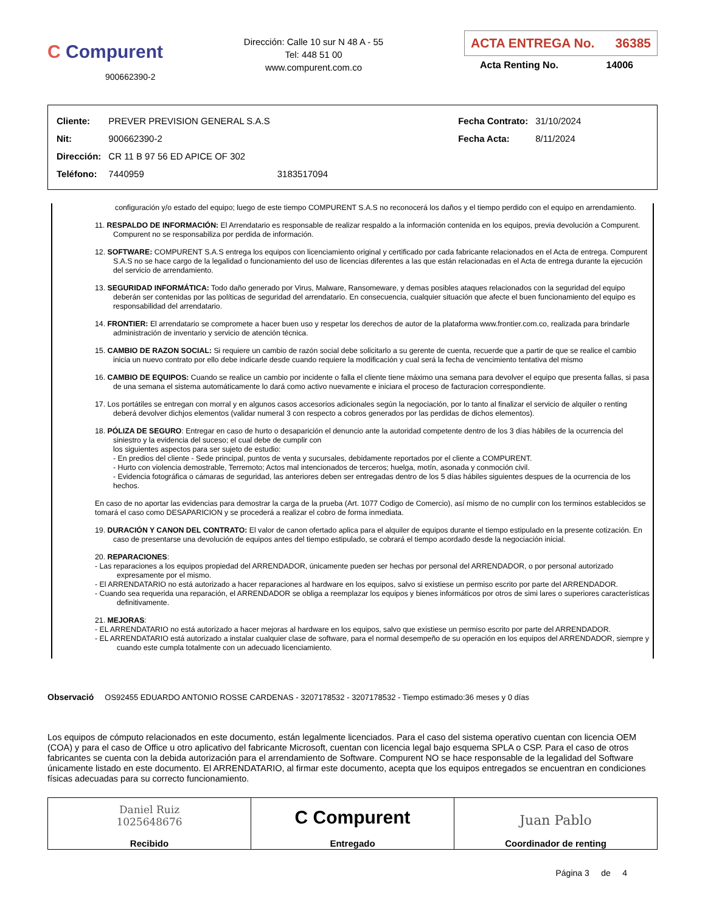C Compurent
900662390-2
Dirección: Calle 10 sur N 48 A - 55
Tel: 448 51 00
www.compurent.com.co
ACTA ENTREGA No. 36385
Acta Renting No. 14006
| Cliente: | PREVER PREVISION GENERAL S.A.S | |
| Nit: | 900662390-2 | |
| Dirección: | CR 11 B 97 56 ED APICE OF 302 | |
| Teléfono: | 7440959 | 3183517094 |
| Fecha Contrato: | 31/10/2024 |
| Fecha Acta: | 8/11/2024 |
configuración y/o estado del equipo; luego de este tiempo COMPURENT S.A.S no reconocerá los daños y el tiempo perdido con el equipo en arrendamiento.
11. RESPALDO DE INFORMACIÓN: El Arrendatario es responsable de realizar respaldo a la información contenida en los equipos, previa devolución a Compurent. Compurent no se responsabiliza por perdida de información.
12. SOFTWARE: COMPURENT S.A.S entrega los equipos con licenciamiento original y certificado por cada fabricante relacionados en el Acta de entrega. Compurent S.A.S no se hace cargo de la legalidad o funcionamiento del uso de licencias diferentes a las que están relacionadas en el Acta de entrega durante la ejecución del servicio de arrendamiento.
13. SEGURIDAD INFORMÁTICA: Todo daño generado por Virus, Malware, Ransomeware, y demas posibles ataques relacionados con la seguridad del equipo deberán ser contenidas por las políticas de seguridad del arrendatario. En consecuencia, cualquier situación que afecte el buen funcionamiento del equipo es responsabilidad del arrendatario.
14. FRONTIER: El arrendatario se compromete a hacer buen uso y respetar los derechos de autor de la plataforma www.frontier.com.co, realizada para brindarle administración de inventario y servicio de atención técnica.
15. CAMBIO DE RAZON SOCIAL: Si requiere un cambio de razón social debe solicitarlo a su gerente de cuenta, recuerde que a partir de que se realice el cambio inicia un nuevo contrato por ello debe indicarle desde cuando requiere la modificación y cual será la fecha de vencimiento tentativa del mismo
16. CAMBIO DE EQUIPOS: Cuando se realice un cambio por incidente o falla el cliente tiene máximo una semana para devolver el equipo que presenta fallas, si pasa de una semana el sistema automáticamente lo dará como activo nuevamente e iniciara el proceso de facturacion correspondiente.
17. Los portátiles se entregan con morral y en algunos casos accesorios adicionales según la negociación, por lo tanto al finalizar el servicio de alquiler o renting deberá devolver dichjos elementos (validar numeral 3 con respecto a cobros generados por las perdidas de dichos elementos).
18. PÓLIZA DE SEGURO: Entregar en caso de hurto o desaparición el denuncio ante la autoridad competente dentro de los 3 días hábiles de la ocurrencia del siniestro y la evidencia del suceso; el cual debe de cumplir con
los siguientes aspectos para ser sujeto de estudio:
- En predios del cliente - Sede principal, puntos de venta y sucursales, debidamente reportados por el cliente a COMPURENT.
- Hurto con violencia demostrable, Terremoto; Actos mal intencionados de terceros; huelga, motín, asonada y conmoción civil.
- Evidencia fotográfica o cámaras de seguridad, las anteriores deben ser entregadas dentro de los 5 días hábiles siguientes despues de la ocurrencia de los hechos.
En caso de no aportar las evidencias para demostrar la carga de la prueba (Art. 1077 Codigo de Comercio), así mismo de no cumplir con los terminos establecidos se tomará el caso como DESAPARICION y se procederá a realizar el cobro de forma inmediata.
19. DURACIÓN Y CANON DEL CONTRATO: El valor de canon ofertado aplica para el alquiler de equipos durante el tiempo estipulado en la presente cotización. En caso de presentarse una devolución de equipos antes del tiempo estipulado, se cobrará el tiempo acordado desde la negociación inicial.
20. REPARACIONES:
- Las reparaciones a los equipos propiedad del ARRENDADOR, únicamente pueden ser hechas por personal del ARRENDADOR, o por personal autorizado expresamente por el mismo.
- El ARRENDATARIO no está autorizado a hacer reparaciones al hardware en los equipos, salvo si existiese un permiso escrito por parte del ARRENDADOR.
- Cuando sea requerida una reparación, el ARRENDADOR se obliga a reemplazar los equipos y bienes informáticos por otros de simi lares o superiores características definitivamente.
21. MEJORAS:
- EL ARRENDATARIO no está autorizado a hacer mejoras al hardware en los equipos, salvo que existiese un permiso escrito por parte del ARRENDADOR.
- EL ARRENDATARIO está autorizado a instalar cualquier clase de software, para el normal desempeño de su operación en los equipos del ARRENDADOR, siempre y cuando este cumpla totalmente con un adecuado licenciamiento.
Observació OS92455 EDUARDO ANTONIO ROSSE CARDENAS - 3207178532 - 3207178532 - Tiempo estimado:36 meses y 0 días
Los equipos de cómputo relacionados en este documento, están legalmente licenciados. Para el caso del sistema operativo cuentan con licencia OEM (COA) y para el caso de Office u otro aplicativo del fabricante Microsoft, cuentan con licencia legal bajo esquema SPLA o CSP. Para el caso de otros fabricantes se cuenta con la debida autorización para el arrendamiento de Software. Compurent NO se hace responsable de la legalidad del Software únicamente listado en este documento. El ARRENDATARIO, al firmar este documento, acepta que los equipos entregados se encuentran en condiciones físicas adecuadas para su correcto funcionamiento.
| Daniel Ruiz 1025648676 Recibido | C Compurent Entregado | Juan Pablo Coordinador de renting |
Página 3 de 4